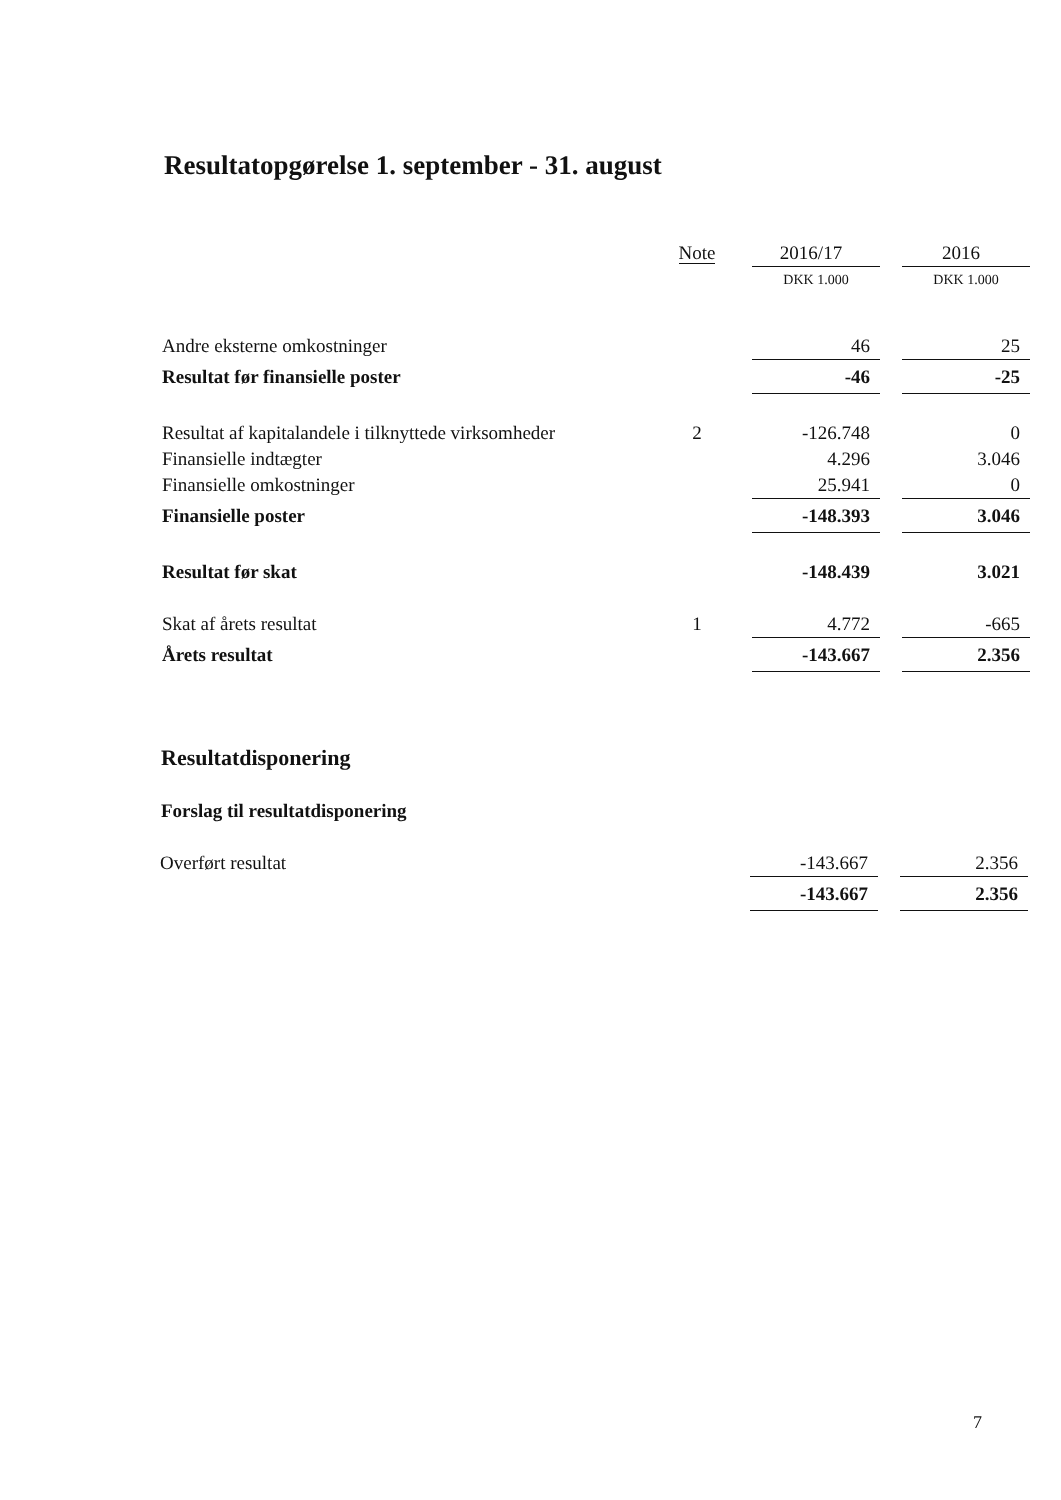Resultatopgørelse 1. september - 31. august
| | Note | 2016/17 | | 2016 |
| --- | --- | --- | --- | --- |
| | | DKK 1.000 | | DKK 1.000 |
| Andre eksterne omkostninger | | 46 | | 25 |
| Resultat før finansielle poster | | -46 | | -25 |
| Resultat af kapitalandele i tilknyttede virksomheder | 2 | -126.748 | | 0 |
| Finansielle indtægter | | 4.296 | | 3.046 |
| Finansielle omkostninger | | 25.941 | | 0 |
| Finansielle poster | | -148.393 | | 3.046 |
| Resultat før skat | | -148.439 | | 3.021 |
| Skat af årets resultat | 1 | 4.772 | | -665 |
| Årets resultat | | -143.667 | | 2.356 |
Resultatdisponering
Forslag til resultatdisponering
| Overført resultat | | -143.667 | | 2.356 |
| | | -143.667 | | 2.356 |
7